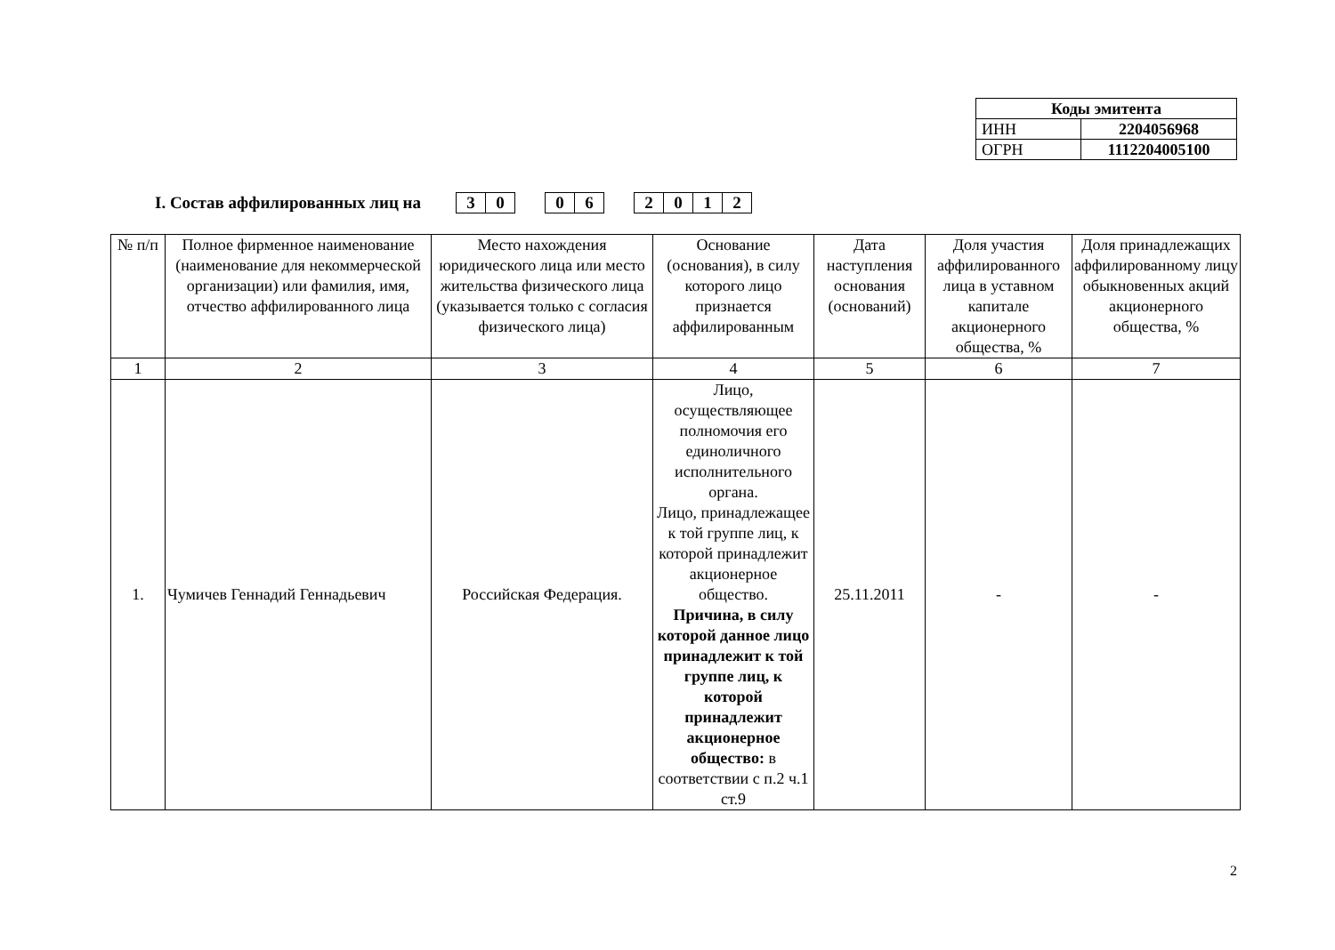| Коды эмитента | |
| ИНН | 2204056968 |
| ОГРН | 1112204005100 |
I. Состав аффилированных лиц на 30 06 2012
| № п/п | Полное фирменное наименование (наименование для некоммерческой организации) или фамилия, имя, отчество аффилированного лица | Место нахождения юридического лица или место жительства физического лица (указывается только с согласия физического лица) | Основание (основания), в силу которого лицо признается аффилированным | Дата наступления основания (оснований) | Доля участия аффилированного лица в уставном капитале акционерного общества, % | Доля принадлежащих аффилированному лицу обыкновенных акций акционерного общества, % |
| --- | --- | --- | --- | --- | --- | --- |
| 1 | 2 | 3 | 4 | 5 | 6 | 7 |
| 1. | Чумичев Геннадий Геннадьевич | Российская Федерация. | Лицо, осуществляющее полномочия его единоличного исполнительного органа. Лицо, принадлежащее к той группе лиц, к которой принадлежит акционерное общество. Причина, в силу которой данное лицо принадлежит к той группе лиц, к которой принадлежит акционерное общество: в соответствии с п.2 ч.1 ст.9 | 25.11.2011 | - | - |
2